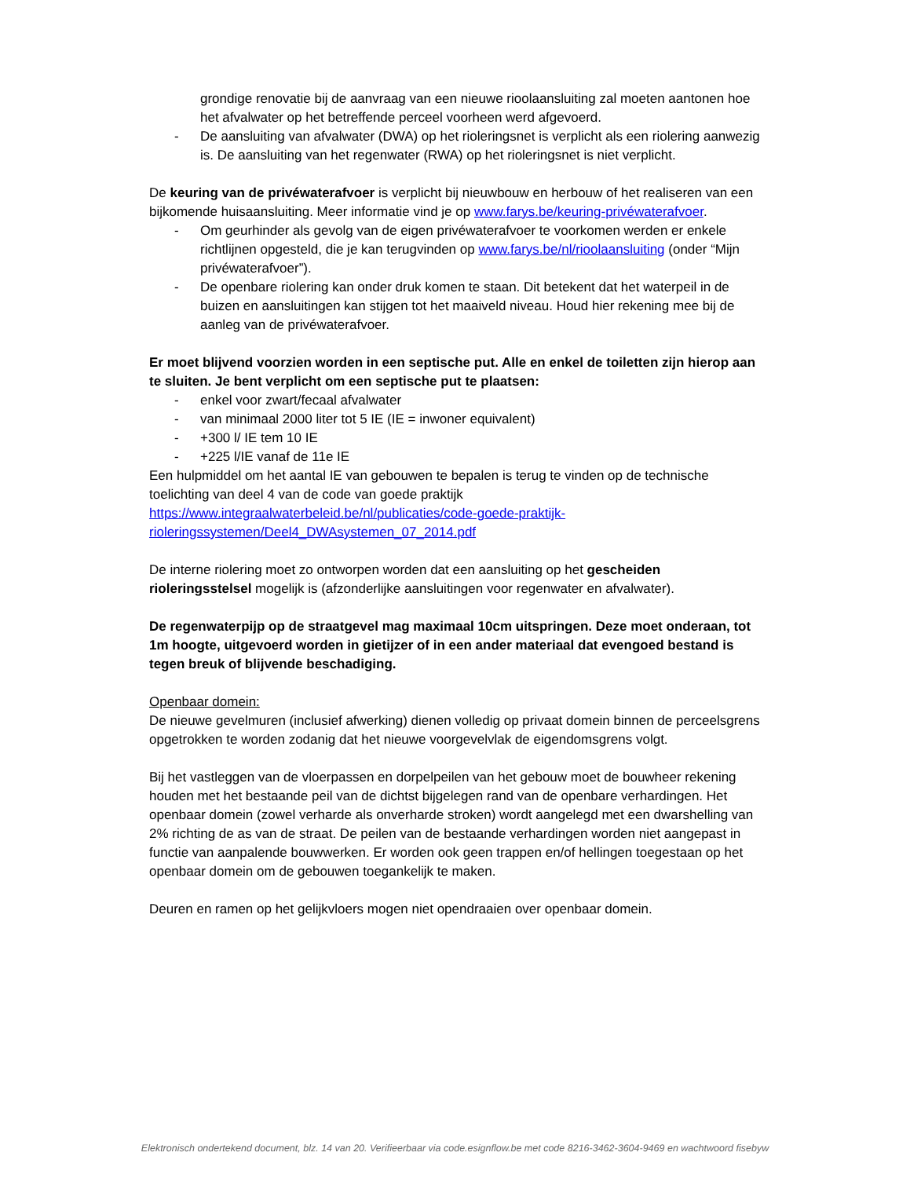grondige renovatie bij de aanvraag van een nieuwe rioolaansluiting zal moeten aantonen hoe het afvalwater op het betreffende perceel voorheen werd afgevoerd.
- De aansluiting van afvalwater (DWA) op het rioleringsnet is verplicht als een riolering aanwezig is. De aansluiting van het regenwater (RWA) op het rioleringsnet is niet verplicht.
De keuring van de privéwaterafvoer is verplicht bij nieuwbouw en herbouw of het realiseren van een bijkomende huisaansluiting. Meer informatie vind je op www.farys.be/keuring-privéwaterafvoer.
- Om geurhinder als gevolg van de eigen privéwaterafvoer te voorkomen werden er enkele richtlijnen opgesteld, die je kan terugvinden op www.farys.be/nl/rioolaansluiting (onder “Mijn privéwaterafvoer”).
- De openbare riolering kan onder druk komen te staan. Dit betekent dat het waterpeil in de buizen en aansluitingen kan stijgen tot het maaiveld niveau. Houd hier rekening mee bij de aanleg van de privéwaterafvoer.
Er moet blijvend voorzien worden in een septische put. Alle en enkel de toiletten zijn hierop aan te sluiten. Je bent verplicht om een septische put te plaatsen:
- enkel voor zwart/fecaal afvalwater
- van minimaal 2000 liter tot 5 IE (IE = inwoner equivalent)
- +300 l/ IE tem 10 IE
- +225 l/IE vanaf de 11e IE
Een hulpmiddel om het aantal IE van gebouwen te bepalen is terug te vinden op de technische toelichting van deel 4 van de code van goede praktijk https://www.integraalwaterbeleid.be/nl/publicaties/code-goede-praktijk-rioleringssystemen/Deel4_DWAsystemen_07_2014.pdf
De interne riolering moet zo ontworpen worden dat een aansluiting op het gescheiden rioleringsstelsel mogelijk is (afzonderlijke aansluitingen voor regenwater en afvalwater).
De regenwaterpijp op de straatgevel mag maximaal 10cm uitspringen. Deze moet onderaan, tot 1m hoogte, uitgevoerd worden in gietijzer of in een ander materiaal dat evengoed bestand is tegen breuk of blijvende beschadiging.
Openbaar domein:
De nieuwe gevelmuren (inclusief afwerking) dienen volledig op privaat domein binnen de perceelsgrens opgetrokken te worden zodanig dat het nieuwe voorgevelvlak de eigendomsgrens volgt.
Bij het vastleggen van de vloerpassen en dorpelpeilen van het gebouw moet de bouwheer rekening houden met het bestaande peil van de dichtst bijgelegen rand van de openbare verhardingen. Het openbaar domein (zowel verharde als onverharde stroken) wordt aangelegd met een dwarshelling van 2% richting de as van de straat. De peilen van de bestaande verhardingen worden niet aangepast in functie van aanpalende bouwwerken. Er worden ook geen trappen en/of hellingen toegestaan op het openbaar domein om de gebouwen toegankelijk te maken.
Deuren en ramen op het gelijkvloers mogen niet opendraaien over openbaar domein.
Elektronisch ondertekend document, blz. 14 van 20. Verifieerbaar via code.esignflow.be met code 8216-3462-3604-9469 en wachtwoord fisebyw